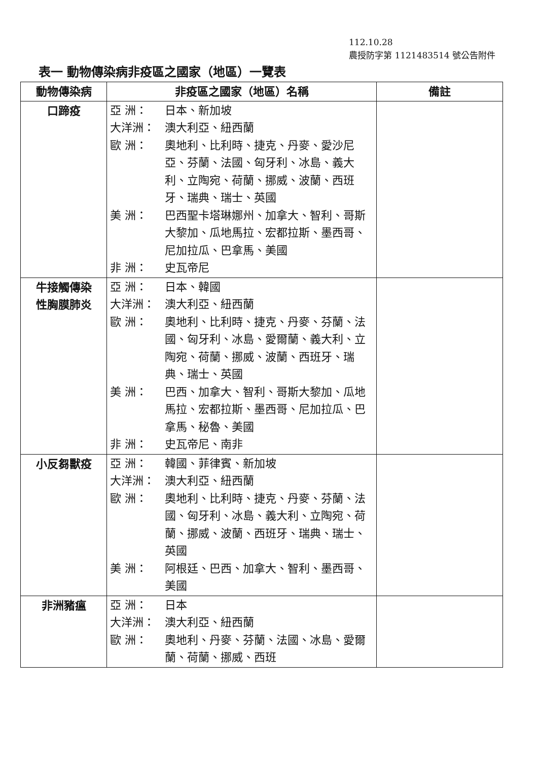112.10.28
農授防字第 1121483514 號公告附件
表一 動物傳染病非疫區之國家（地區）一覽表
| 動物傳染病 | 非疫區之國家（地區）名稱 | 備註 |
| --- | --- | --- |
| 口蹄疫 | 亞 洲： 日本、新加坡 大洋洲： 澳大利亞、紐西蘭 歐 洲： 奧地利、比利時、捷克、丹麥、愛沙尼亞、芬蘭、法國、匈牙利、冰島、義大利、立陶宛、荷蘭、挪威、波蘭、西班牙、瑞典、瑞士、英國 美 洲： 巴西聖卡塔琳娜州、加拿大、智利、哥斯大黎加、瓜地馬拉、宏都拉斯、墨西哥、尼加拉瓜、巴拿馬、美國 非 洲： 史瓦帝尼 | |
| 牛接觸傳染 性胸膜肺炎 | 亞 洲： 日本、韓國 大洋洲： 澳大利亞、紐西蘭 歐 洲： 奧地利、比利時、捷克、丹麥、芬蘭、法國、匈牙利、冰島、愛爾蘭、義大利、立陶宛、荷蘭、挪威、波蘭、西班牙、瑞典、瑞士、英國 美 洲： 巴西、加拿大、智利、哥斯大黎加、瓜地馬拉、宏都拉斯、墨西哥、尼加拉瓜、巴拿馬、秘魯、美國 非 洲： 史瓦帝尼、南非 | |
| 小反芻獸疫 | 亞 洲： 韓國、菲律賓、新加坡 大洋洲： 澳大利亞、紐西蘭 歐 洲： 奧地利、比利時、捷克、丹麥、芬蘭、法國、匈牙利、冰島、義大利、立陶宛、荷蘭、挪威、波蘭、西班牙、瑞典、瑞士、英國 美 洲： 阿根廷、巴西、加拿大、智利、墨西哥、美國 | |
| 非洲豬瘟 | 亞 洲： 日本 大洋洲： 澳大利亞、紐西蘭 歐 洲： 奧地利、丹麥、芬蘭、法國、冰島、愛爾蘭、荷蘭、挪威、西班 | |